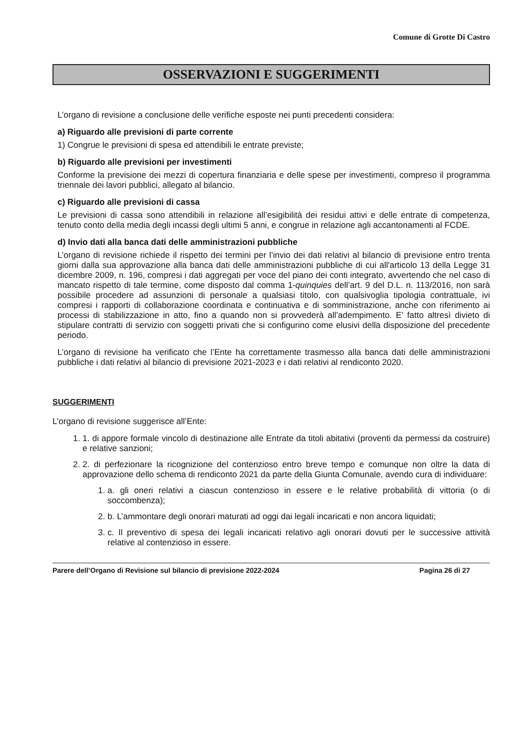Comune di Grotte Di Castro
OSSERVAZIONI E SUGGERIMENTI
L’organo di revisione a conclusione delle verifiche esposte nei punti precedenti considera:
a) Riguardo alle previsioni di parte corrente
1) Congrue le previsioni di spesa ed attendibili le entrate previste;
b) Riguardo alle previsioni per investimenti
Conforme la previsione dei mezzi di copertura finanziaria e delle spese per investimenti, compreso il programma triennale dei lavori pubblici, allegato al bilancio.
c) Riguardo alle previsioni di cassa
Le previsioni di cassa sono attendibili in relazione all’esigibilità dei residui attivi e delle entrate di competenza, tenuto conto della media degli incassi degli ultimi 5 anni, e congrue in relazione agli accantonamenti al FCDE.
d) Invio dati alla banca dati delle amministrazioni pubbliche
L’organo di revisione richiede il rispetto dei termini per l’invio dei dati relativi al bilancio di previsione entro trenta giorni dalla sua approvazione alla banca dati delle amministrazioni pubbliche di cui all'articolo 13 della Legge 31 dicembre 2009, n. 196, compresi i dati aggregati per voce del piano dei conti integrato, avvertendo che nel caso di mancato rispetto di tale termine, come disposto dal comma 1-quinquies dell’art. 9 del D.L. n. 113/2016, non sarà possibile procedere ad assunzioni di personale a qualsiasi titolo, con qualsivoglia tipologia contrattuale, ivi compresi i rapporti di collaborazione coordinata e continuativa e di somministrazione, anche con riferimento ai processi di stabilizzazione in atto, fino a quando non si provvederà all’adempimento. E' fatto altresì divieto di stipulare contratti di servizio con soggetti privati che si configurino come elusivi della disposizione del precedente periodo.
L’organo di revisione ha verificato che l’Ente ha correttamente trasmesso alla banca dati delle amministrazioni pubbliche i dati relativi al bilancio di previsione 2021-2023 e i dati relativi al rendiconto 2020.
SUGGERIMENTI
L’organo di revisione suggerisce all’Ente:
1. 1. di appore formale vincolo di destinazione alle Entrate da titoli abitativi (proventi da permessi da costruire) e relative sanzioni;
2. 2. di perfezionare la ricognizione del contenzioso entro breve tempo e comunque non oltre la data di approvazione dello schema di rendiconto 2021 da parte della Giunta Comunale, avendo cura di individuare:
1. a. gli oneri relativi a ciascun contenzioso in essere e le relative probabilità di vittoria (o di soccombenza);
2. b. L’ammontare degli onorari maturati ad oggi dai legali incaricati e non ancora liquidati;
3. c. Il preventivo di spesa dei legali incaricati relativo agli onorari dovuti per le successive attività relative al contenzioso in essere.
Parere dell’Organo di Revisione sul bilancio di previsione 2022-2024 Pagina 26 di 27